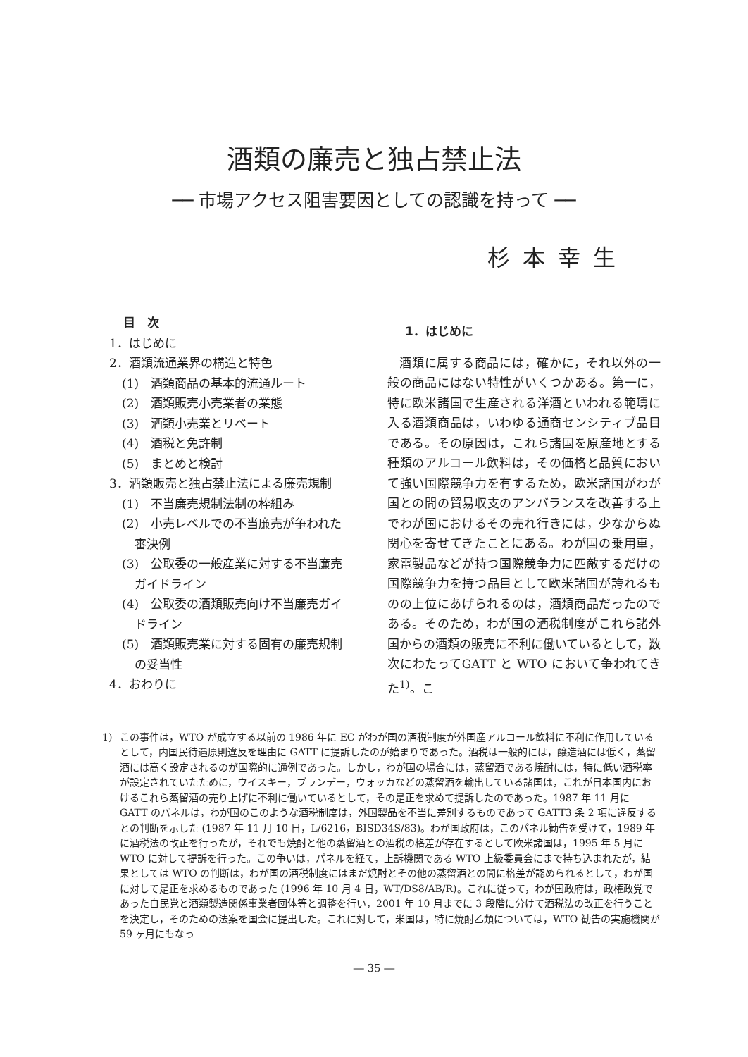酒類の廉売と独占禁止法
── 市場アクセス阻害要因としての認識を持って ──
杉本幸生
目　次
1．はじめに
2．酒類流通業界の構造と特色
(1)　酒類商品の基本的流通ルート
(2)　酒類販売小売業者の業態
(3)　酒類小売業とリベート
(4)　酒税と免許制
(5)　まとめと検討
3．酒類販売と独占禁止法による廉売規制
(1)　不当廉売規制法制の枠組み
(2)　小売レベルでの不当廉売が争われた
審決例
(3)　公取委の一般産業に対する不当廉売
ガイドライン
(4)　公取委の酒類販売向け不当廉売ガイ
ドライン
(5)　酒類販売業に対する固有の廉売規制
の妥当性
4．おわりに
1．はじめに
酒類に属する商品には，確かに，それ以外の一般の商品にはない特性がいくつかある。第一に，特に欧米諸国で生産される洋酒といわれる範疇に入る酒類商品は，いわゆる通商センシティブ品目である。その原因は，これら諸国を原産地とする種類のアルコール飲料は，その価格と品質において強い国際競争力を有するため，欧米諸国がわが国との間の貿易収支のアンバランスを改善する上でわが国におけるその売れ行きには，少なからぬ関心を寄せてきたことにある。わが国の乗用車，家電製品などが持つ国際競争力に匹敵するだけの国際競争力を持つ品目として欧米諸国が誇れるものの上位にあげられるのは，酒類商品だったのである。そのため，わが国の酒税制度がこれら諸外国からの酒類の販売に不利に働いているとして，数次にわたってGATT と WTO において争われてきた<sup>1)</sup>。こ
1) この事件は，WTO が成立する以前の 1986 年に EC がわが国の酒税制度が外国産アルコール飲料に不利に作用しているとして，内国民待遇原則違反を理由に GATT に提訴したのが始まりであった。酒税は一般的には，醸造酒には低く，蒸留酒には高く設定されるのが国際的に通例であった。しかし，わが国の場合には，蒸留酒である焼酎には，特に低い酒税率が設定されていたために，ウイスキー，ブランデー，ウォッカなどの蒸留酒を輸出している諸国は，これが日本国内におけるこれら蒸留酒の売り上げに不利に働いているとして，その是正を求めて提訴したのであった。1987 年 11 月に GATT のパネルは，わが国のこのような酒税制度は，外国製品を不当に差別するものであって GATT3 条 2 項に違反するとの判断を示した (1987 年 11 月 10 日，L/6216，BISD34S/83)。わが国政府は，このパネル勧告を受けて，1989 年に酒税法の改正を行ったが，それでも焼酎と他の蒸留酒との酒税の格差が存在するとして欧米諸国は，1995 年 5 月に WTO に対して提訴を行った。この争いは，パネルを経て，上訴機関である WTO 上級委員会にまで持ち込まれたが，結果としては WTO の判断は，わが国の酒税制度にはまだ焼酎とその他の蒸留酒との間に格差が認められるとして，わが国に対して是正を求めるものであった (1996 年 10 月 4 日，WT/DS8/AB/R)。これに従って，わが国政府は，政権政党であった自民党と酒類製造関係事業者団体等と調整を行い，2001 年 10 月までに 3 段階に分けて酒税法の改正を行うことを決定し，そのための法案を国会に提出した。これに対して，米国は，特に焼酎乙類については，WTO 勧告の実施機関が 59 ヶ月にもなっ
― 35 ―